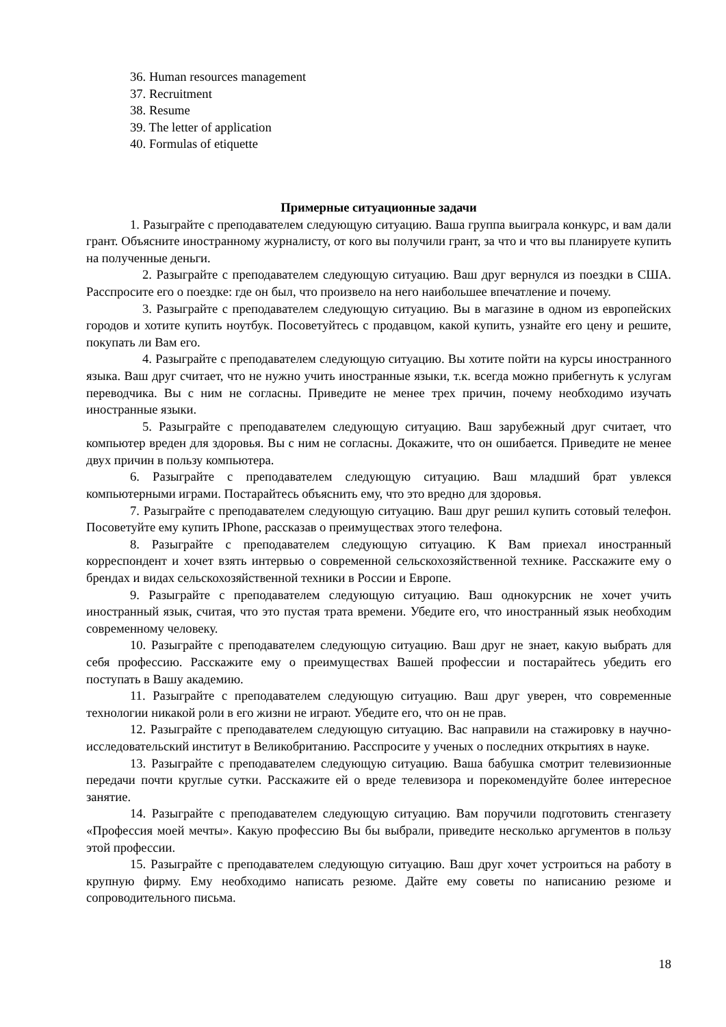36. Human resources management
37. Recruitment
38. Resume
39. The letter of application
40. Formulas of etiquette
Примерные ситуационные задачи
1. Разыграйте с преподавателем следующую ситуацию. Ваша группа выиграла конкурс, и вам дали грант. Объясните иностранному журналисту, от кого вы получили грант, за что и что вы планируете купить на полученные деньги.
2. Разыграйте с преподавателем следующую ситуацию. Ваш друг вернулся из поездки в США. Расспросите его о поездке: где он был, что произвело на него наибольшее впечатление и почему.
3. Разыграйте с преподавателем следующую ситуацию. Вы в магазине в одном из европейских городов и хотите купить ноутбук. Посоветуйтесь с продавцом, какой купить, узнайте его цену и решите, покупать ли Вам его.
4. Разыграйте с преподавателем следующую ситуацию. Вы хотите пойти на курсы иностранного языка. Ваш друг считает, что не нужно учить иностранные языки, т.к. всегда можно прибегнуть к услугам переводчика. Вы с ним не согласны. Приведите не менее трех причин, почему необходимо изучать иностранные языки.
5. Разыграйте с преподавателем следующую ситуацию. Ваш зарубежный друг считает, что компьютер вреден для здоровья. Вы с ним не согласны. Докажите, что он ошибается. Приведите не менее двух причин в пользу компьютера.
6. Разыграйте с преподавателем следующую ситуацию. Ваш младший брат увлекся компьютерными играми. Постарайтесь объяснить ему, что это вредно для здоровья.
7. Разыграйте с преподавателем следующую ситуацию. Ваш друг решил купить сотовый телефон. Посоветуйте ему купить IPhone, рассказав о преимуществах этого телефона.
8. Разыграйте с преподавателем следующую ситуацию. К Вам приехал иностранный корреспондент и хочет взять интервью о современной сельскохозяйственной технике. Расскажите ему о брендах и видах сельскохозяйственной техники в России и Европе.
9. Разыграйте с преподавателем следующую ситуацию. Ваш однокурсник не хочет учить иностранный язык, считая, что это пустая трата времени. Убедите его, что иностранный язык необходим современному человеку.
10. Разыграйте с преподавателем следующую ситуацию. Ваш друг не знает, какую выбрать для себя профессию. Расскажите ему о преимуществах Вашей профессии и постарайтесь убедить его поступать в Вашу академию.
11. Разыграйте с преподавателем следующую ситуацию. Ваш друг уверен, что современные технологии никакой роли в его жизни не играют. Убедите его, что он не прав.
12. Разыграйте с преподавателем следующую ситуацию. Вас направили на стажировку в научно-исследовательский институт в Великобританию. Расспросите у ученых о последних открытиях в науке.
13. Разыграйте с преподавателем следующую ситуацию. Ваша бабушка смотрит телевизионные передачи почти круглые сутки. Расскажите ей о вреде телевизора и порекомендуйте более интересное занятие.
14. Разыграйте с преподавателем следующую ситуацию. Вам поручили подготовить стенгазету «Профессия моей мечты». Какую профессию Вы бы выбрали, приведите несколько аргументов в пользу этой профессии.
15. Разыграйте с преподавателем следующую ситуацию. Ваш друг хочет устроиться на работу в крупную фирму. Ему необходимо написать резюме. Дайте ему советы по написанию резюме и сопроводительного письма.
18